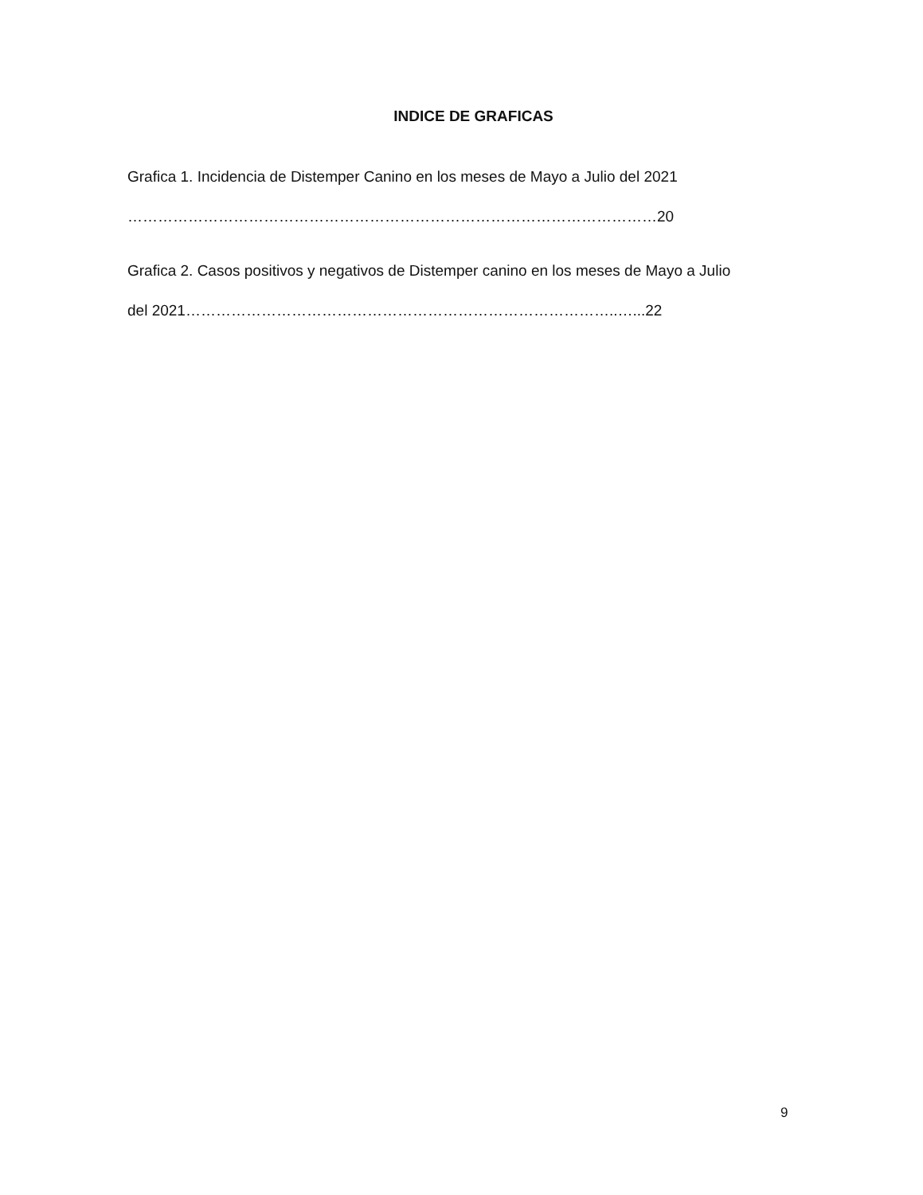INDICE DE GRAFICAS
Grafica 1. Incidencia de Distemper Canino en los meses de Mayo a Julio del 2021
……………………………………………………………………………………………20
Grafica 2. Casos positivos y negativos de Distemper canino en los meses de Mayo a Julio
del 2021…………………………………………………………………………..…...22
9